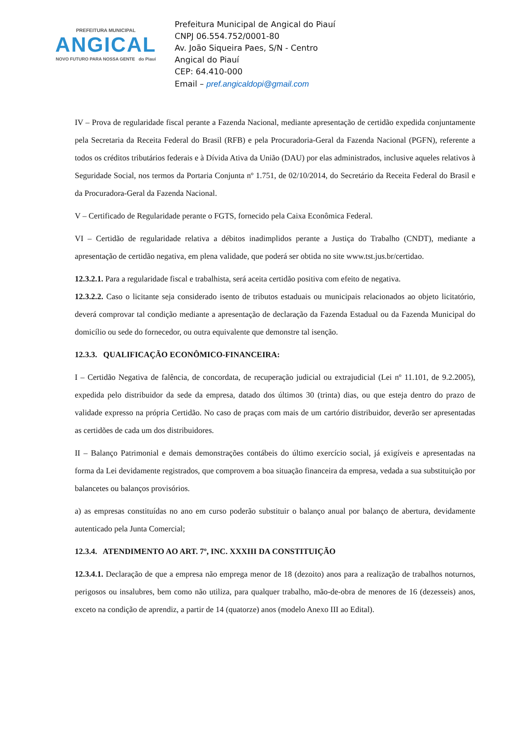PREFEITURA MUNICIPAL
ANGICAL
NOVO FUTURO PARA NOSSA GENTE do Piauí
Prefeitura Municipal de Angical do Piauí
CNPJ 06.554.752/0001-80
Av. João Siqueira Paes, S/N - Centro
Angical do Piauí
CEP: 64.410-000
Email – pref.angicaldopi@gmail.com
IV – Prova de regularidade fiscal perante a Fazenda Nacional, mediante apresentação de certidão expedida conjuntamente pela Secretaria da Receita Federal do Brasil (RFB) e pela Procuradoria-Geral da Fazenda Nacional (PGFN), referente a todos os créditos tributários federais e à Dívida Ativa da União (DAU) por elas administrados, inclusive aqueles relativos à Seguridade Social, nos termos da Portaria Conjunta nº 1.751, de 02/10/2014, do Secretário da Receita Federal do Brasil e da Procuradora-Geral da Fazenda Nacional.
V – Certificado de Regularidade perante o FGTS, fornecido pela Caixa Econômica Federal.
VI – Certidão de regularidade relativa a débitos inadimplidos perante a Justiça do Trabalho (CNDT), mediante a apresentação de certidão negativa, em plena validade, que poderá ser obtida no site www.tst.jus.br/certidao.
12.3.2.1. Para a regularidade fiscal e trabalhista, será aceita certidão positiva com efeito de negativa.
12.3.2.2. Caso o licitante seja considerado isento de tributos estaduais ou municipais relacionados ao objeto licitatório, deverá comprovar tal condição mediante a apresentação de declaração da Fazenda Estadual ou da Fazenda Municipal do domicílio ou sede do fornecedor, ou outra equivalente que demonstre tal isenção.
12.3.3. QUALIFICAÇÃO ECONÔMICO-FINANCEIRA:
I – Certidão Negativa de falência, de concordata, de recuperação judicial ou extrajudicial (Lei nº 11.101, de 9.2.2005), expedida pelo distribuidor da sede da empresa, datado dos últimos 30 (trinta) dias, ou que esteja dentro do prazo de validade expresso na própria Certidão. No caso de praças com mais de um cartório distribuidor, deverão ser apresentadas as certidões de cada um dos distribuidores.
II – Balanço Patrimonial e demais demonstrações contábeis do último exercício social, já exigíveis e apresentadas na forma da Lei devidamente registrados, que comprovem a boa situação financeira da empresa, vedada a sua substituição por balancetes ou balanços provisórios.
a) as empresas constituídas no ano em curso poderão substituir o balanço anual por balanço de abertura, devidamente autenticado pela Junta Comercial;
12.3.4. ATENDIMENTO AO ART. 7º, INC. XXXIII DA CONSTITUIÇÃO
12.3.4.1. Declaração de que a empresa não emprega menor de 18 (dezoito) anos para a realização de trabalhos noturnos, perigosos ou insalubres, bem como não utiliza, para qualquer trabalho, mão-de-obra de menores de 16 (dezesseis) anos, exceto na condição de aprendiz, a partir de 14 (quatorze) anos (modelo Anexo III ao Edital).